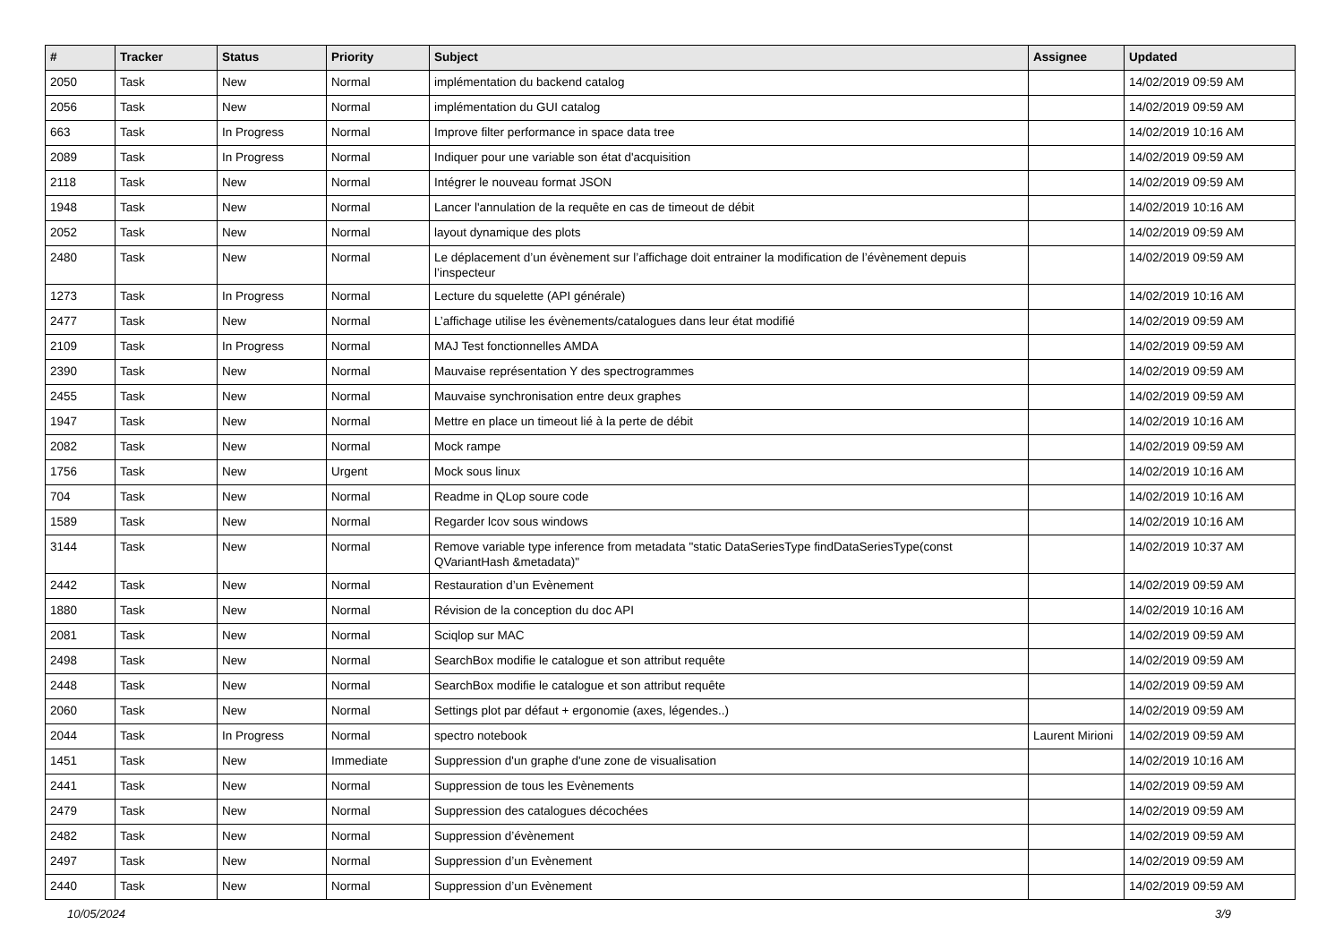| # | Tracker | Status | Priority | Subject | Assignee | Updated |
| --- | --- | --- | --- | --- | --- | --- |
| 2050 | Task | New | Normal | implémentation du backend catalog | | 14/02/2019 09:59 AM |
| 2056 | Task | New | Normal | implémentation du GUI catalog | | 14/02/2019 09:59 AM |
| 663 | Task | In Progress | Normal | Improve filter performance in space data tree | | 14/02/2019 10:16 AM |
| 2089 | Task | In Progress | Normal | Indiquer pour une variable son état d'acquisition | | 14/02/2019 09:59 AM |
| 2118 | Task | New | Normal | Intégrer le nouveau format JSON | | 14/02/2019 09:59 AM |
| 1948 | Task | New | Normal | Lancer l'annulation de la requête en cas de timeout de débit | | 14/02/2019 10:16 AM |
| 2052 | Task | New | Normal | layout dynamique des plots | | 14/02/2019 09:59 AM |
| 2480 | Task | New | Normal | Le déplacement d’un évènement sur l’affichage doit entrainer la modification de l’évènement depuis l’inspecteur | | 14/02/2019 09:59 AM |
| 1273 | Task | In Progress | Normal | Lecture du squelette (API générale) | | 14/02/2019 10:16 AM |
| 2477 | Task | New | Normal | L’affichage utilise les évènements/catalogues dans leur état modifié | | 14/02/2019 09:59 AM |
| 2109 | Task | In Progress | Normal | MAJ Test fonctionnelles AMDA | | 14/02/2019 09:59 AM |
| 2390 | Task | New | Normal | Mauvaise représentation Y des spectrogrammes | | 14/02/2019 09:59 AM |
| 2455 | Task | New | Normal | Mauvaise synchronisation entre deux graphes | | 14/02/2019 09:59 AM |
| 1947 | Task | New | Normal | Mettre en place un timeout lié à la perte de débit | | 14/02/2019 10:16 AM |
| 2082 | Task | New | Normal | Mock rampe | | 14/02/2019 09:59 AM |
| 1756 | Task | New | Urgent | Mock sous linux | | 14/02/2019 10:16 AM |
| 704 | Task | New | Normal | Readme in QLop soure code | | 14/02/2019 10:16 AM |
| 1589 | Task | New | Normal | Regarder lcov sous windows | | 14/02/2019 10:16 AM |
| 3144 | Task | New | Normal | Remove variable type inference from metadata "static DataSeriesType findDataSeriesType(const QVariantHash &metadata)" | | 14/02/2019 10:37 AM |
| 2442 | Task | New | Normal | Restauration d’un Evènement | | 14/02/2019 09:59 AM |
| 1880 | Task | New | Normal | Révision de la conception du doc API | | 14/02/2019 10:16 AM |
| 2081 | Task | New | Normal | Sciqlop sur MAC | | 14/02/2019 09:59 AM |
| 2498 | Task | New | Normal | SearchBox modifie le catalogue et son attribut requête | | 14/02/2019 09:59 AM |
| 2448 | Task | New | Normal | SearchBox modifie le catalogue et son attribut requête | | 14/02/2019 09:59 AM |
| 2060 | Task | New | Normal | Settings plot par défaut + ergonomie (axes, légendes..) | | 14/02/2019 09:59 AM |
| 2044 | Task | In Progress | Normal | spectro notebook | Laurent Mirioni | 14/02/2019 09:59 AM |
| 1451 | Task | New | Immediate | Suppression d'un graphe d'une zone de visualisation | | 14/02/2019 10:16 AM |
| 2441 | Task | New | Normal | Suppression de tous les Evènements | | 14/02/2019 09:59 AM |
| 2479 | Task | New | Normal | Suppression des catalogues décochées | | 14/02/2019 09:59 AM |
| 2482 | Task | New | Normal | Suppression d’évènement | | 14/02/2019 09:59 AM |
| 2497 | Task | New | Normal | Suppression d’un Evènement | | 14/02/2019 09:59 AM |
| 2440 | Task | New | Normal | Suppression d’un Evènement | | 14/02/2019 09:59 AM |
10/05/2024 3/9